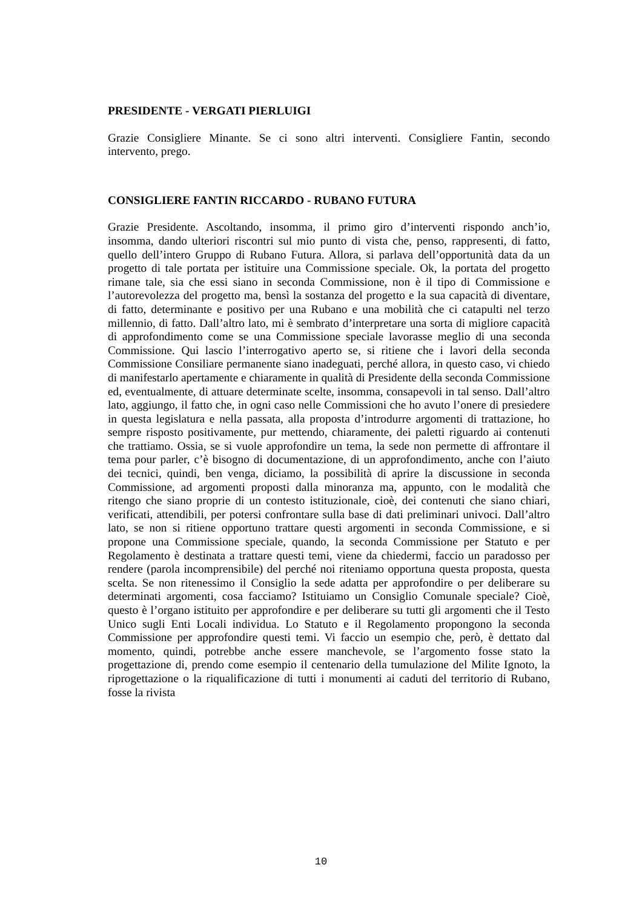PRESIDENTE - VERGATI PIERLUIGI
Grazie Consigliere Minante. Se ci sono altri interventi. Consigliere Fantin, secondo intervento, prego.
CONSIGLIERE FANTIN RICCARDO - RUBANO FUTURA
Grazie Presidente. Ascoltando, insomma, il primo giro d’interventi rispondo anch’io, insomma, dando ulteriori riscontri sul mio punto di vista che, penso, rappresenti, di fatto, quello dell’intero Gruppo di Rubano Futura. Allora, si parlava dell’opportunità data da un progetto di tale portata per istituire una Commissione speciale. Ok, la portata del progetto rimane tale, sia che essi siano in seconda Commissione, non è il tipo di Commissione e l’autorevolezza del progetto ma, bensì la sostanza del progetto e la sua capacità di diventare, di fatto, determinante e positivo per una Rubano e una mobilità che ci catapulti nel terzo millennio, di fatto. Dall’altro lato, mi è sembrato d’interpretare una sorta di migliore capacità di approfondimento come se una Commissione speciale lavorasse meglio di una seconda Commissione. Qui lascio l’interrogativo aperto se, si ritiene che i lavori della seconda Commissione Consiliare permanente siano inadeguati, perché allora, in questo caso, vi chiedo di manifestarlo apertamente e chiaramente in qualità di Presidente della seconda Commissione ed, eventualmente, di attuare determinate scelte, insomma, consapevoli in tal senso. Dall’altro lato, aggiungo, il fatto che, in ogni caso nelle Commissioni che ho avuto l’onere di presiedere in questa legislatura e nella passata, alla proposta d’introdurre argomenti di trattazione, ho sempre risposto positivamente, pur mettendo, chiaramente, dei paletti riguardo ai contenuti che trattiamo. Ossia, se si vuole approfondire un tema, la sede non permette di affrontare il tema pour parler, c’è bisogno di documentazione, di un approfondimento, anche con l’aiuto dei tecnici, quindi, ben venga, diciamo, la possibilità di aprire la discussione in seconda Commissione, ad argomenti proposti dalla minoranza ma, appunto, con le modalità che ritengo che siano proprie di un contesto istituzionale, cioè, dei contenuti che siano chiari, verificati, attendibili, per potersi confrontare sulla base di dati preliminari univoci. Dall’altro lato, se non si ritiene opportuno trattare questi argomenti in seconda Commissione, e si propone una Commissione speciale, quando, la seconda Commissione per Statuto e per Regolamento è destinata a trattare questi temi, viene da chiedermi, faccio un paradosso per rendere (parola incomprensibile) del perché noi riteniamo opportuna questa proposta, questa scelta. Se non ritenessimo il Consiglio la sede adatta per approfondire o per deliberare su determinati argomenti, cosa facciamo? Istituiamo un Consiglio Comunale speciale? Cioè, questo è l’organo istituito per approfondire e per deliberare su tutti gli argomenti che il Testo Unico sugli Enti Locali individua. Lo Statuto e il Regolamento propongono la seconda Commissione per approfondire questi temi. Vi faccio un esempio che, però, è dettato dal momento, quindi, potrebbe anche essere manchevole, se l’argomento fosse stato la progettazione di, prendo come esempio il centenario della tumulazione del Milite Ignoto, la riprogettazione o la riqualificazione di tutti i monumenti ai caduti del territorio di Rubano, fosse la rivista
10